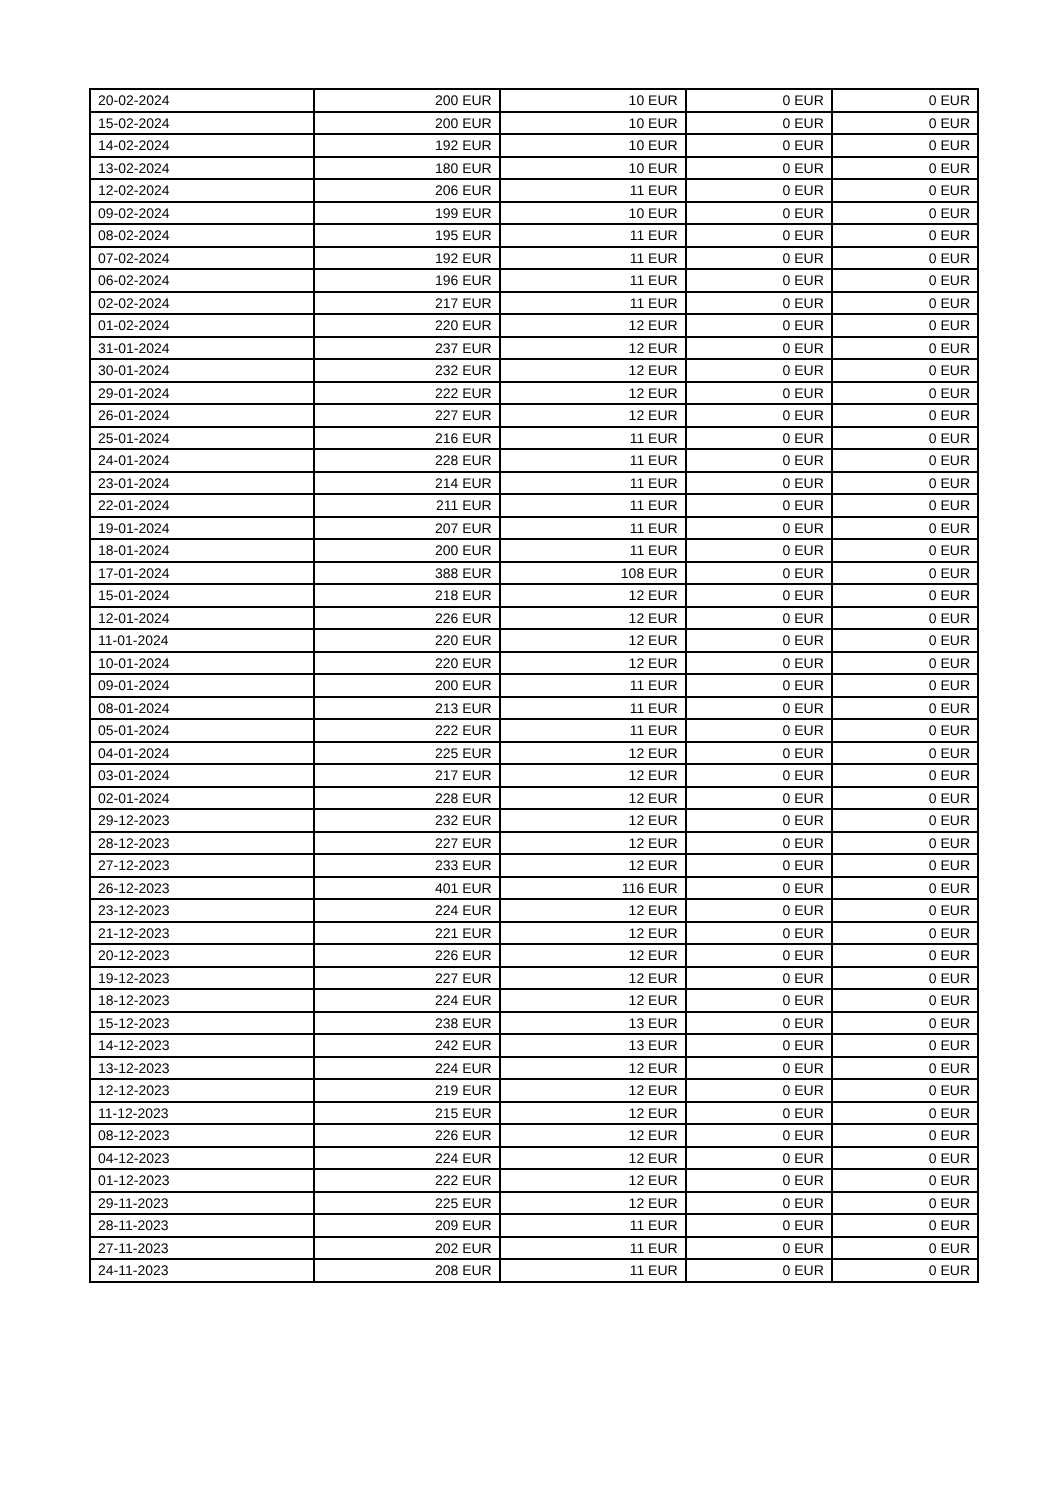| 20-02-2024 | 200 EUR | 10 EUR | 0 EUR | 0 EUR |
| 15-02-2024 | 200 EUR | 10 EUR | 0 EUR | 0 EUR |
| 14-02-2024 | 192 EUR | 10 EUR | 0 EUR | 0 EUR |
| 13-02-2024 | 180 EUR | 10 EUR | 0 EUR | 0 EUR |
| 12-02-2024 | 206 EUR | 11 EUR | 0 EUR | 0 EUR |
| 09-02-2024 | 199 EUR | 10 EUR | 0 EUR | 0 EUR |
| 08-02-2024 | 195 EUR | 11 EUR | 0 EUR | 0 EUR |
| 07-02-2024 | 192 EUR | 11 EUR | 0 EUR | 0 EUR |
| 06-02-2024 | 196 EUR | 11 EUR | 0 EUR | 0 EUR |
| 02-02-2024 | 217 EUR | 11 EUR | 0 EUR | 0 EUR |
| 01-02-2024 | 220 EUR | 12 EUR | 0 EUR | 0 EUR |
| 31-01-2024 | 237 EUR | 12 EUR | 0 EUR | 0 EUR |
| 30-01-2024 | 232 EUR | 12 EUR | 0 EUR | 0 EUR |
| 29-01-2024 | 222 EUR | 12 EUR | 0 EUR | 0 EUR |
| 26-01-2024 | 227 EUR | 12 EUR | 0 EUR | 0 EUR |
| 25-01-2024 | 216 EUR | 11 EUR | 0 EUR | 0 EUR |
| 24-01-2024 | 228 EUR | 11 EUR | 0 EUR | 0 EUR |
| 23-01-2024 | 214 EUR | 11 EUR | 0 EUR | 0 EUR |
| 22-01-2024 | 211 EUR | 11 EUR | 0 EUR | 0 EUR |
| 19-01-2024 | 207 EUR | 11 EUR | 0 EUR | 0 EUR |
| 18-01-2024 | 200 EUR | 11 EUR | 0 EUR | 0 EUR |
| 17-01-2024 | 388 EUR | 108 EUR | 0 EUR | 0 EUR |
| 15-01-2024 | 218 EUR | 12 EUR | 0 EUR | 0 EUR |
| 12-01-2024 | 226 EUR | 12 EUR | 0 EUR | 0 EUR |
| 11-01-2024 | 220 EUR | 12 EUR | 0 EUR | 0 EUR |
| 10-01-2024 | 220 EUR | 12 EUR | 0 EUR | 0 EUR |
| 09-01-2024 | 200 EUR | 11 EUR | 0 EUR | 0 EUR |
| 08-01-2024 | 213 EUR | 11 EUR | 0 EUR | 0 EUR |
| 05-01-2024 | 222 EUR | 11 EUR | 0 EUR | 0 EUR |
| 04-01-2024 | 225 EUR | 12 EUR | 0 EUR | 0 EUR |
| 03-01-2024 | 217 EUR | 12 EUR | 0 EUR | 0 EUR |
| 02-01-2024 | 228 EUR | 12 EUR | 0 EUR | 0 EUR |
| 29-12-2023 | 232 EUR | 12 EUR | 0 EUR | 0 EUR |
| 28-12-2023 | 227 EUR | 12 EUR | 0 EUR | 0 EUR |
| 27-12-2023 | 233 EUR | 12 EUR | 0 EUR | 0 EUR |
| 26-12-2023 | 401 EUR | 116 EUR | 0 EUR | 0 EUR |
| 23-12-2023 | 224 EUR | 12 EUR | 0 EUR | 0 EUR |
| 21-12-2023 | 221 EUR | 12 EUR | 0 EUR | 0 EUR |
| 20-12-2023 | 226 EUR | 12 EUR | 0 EUR | 0 EUR |
| 19-12-2023 | 227 EUR | 12 EUR | 0 EUR | 0 EUR |
| 18-12-2023 | 224 EUR | 12 EUR | 0 EUR | 0 EUR |
| 15-12-2023 | 238 EUR | 13 EUR | 0 EUR | 0 EUR |
| 14-12-2023 | 242 EUR | 13 EUR | 0 EUR | 0 EUR |
| 13-12-2023 | 224 EUR | 12 EUR | 0 EUR | 0 EUR |
| 12-12-2023 | 219 EUR | 12 EUR | 0 EUR | 0 EUR |
| 11-12-2023 | 215 EUR | 12 EUR | 0 EUR | 0 EUR |
| 08-12-2023 | 226 EUR | 12 EUR | 0 EUR | 0 EUR |
| 04-12-2023 | 224 EUR | 12 EUR | 0 EUR | 0 EUR |
| 01-12-2023 | 222 EUR | 12 EUR | 0 EUR | 0 EUR |
| 29-11-2023 | 225 EUR | 12 EUR | 0 EUR | 0 EUR |
| 28-11-2023 | 209 EUR | 11 EUR | 0 EUR | 0 EUR |
| 27-11-2023 | 202 EUR | 11 EUR | 0 EUR | 0 EUR |
| 24-11-2023 | 208 EUR | 11 EUR | 0 EUR | 0 EUR |